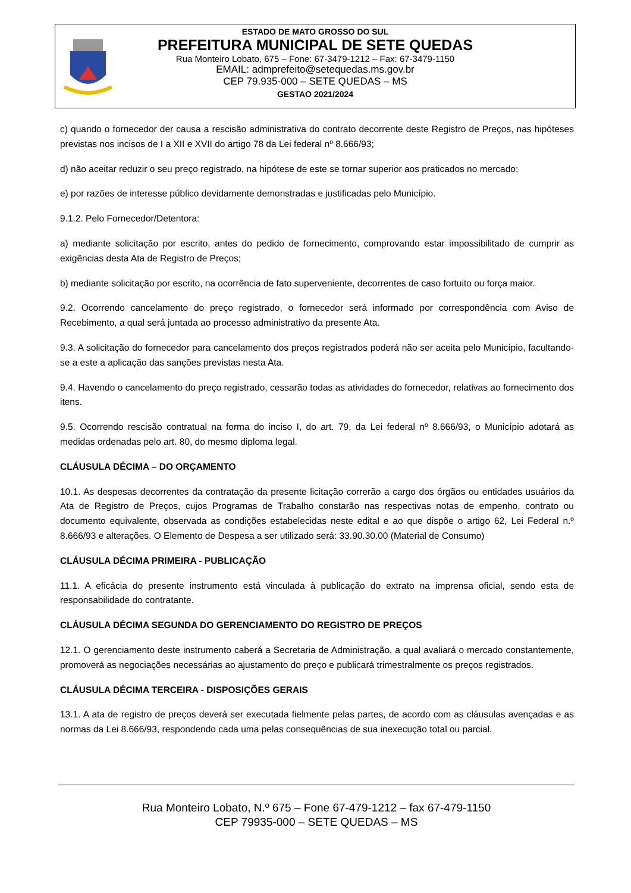ESTADO DE MATO GROSSO DO SUL
PREFEITURA MUNICIPAL DE SETE QUEDAS
Rua Monteiro Lobato, 675 – Fone: 67-3479-1212 – Fax: 67-3479-1150
EMAIL: admprefeito@setequedas.ms.gov.br
CEP 79.935-000 – SETE QUEDAS – MS
GESTAO 2021/2024
c) quando o fornecedor der causa a rescisão administrativa do contrato decorrente deste Registro de Preços, nas hipóteses previstas nos incisos de I a XII e XVII do artigo 78 da Lei federal nº 8.666/93;
d) não aceitar reduzir o seu preço registrado, na hipótese de este se tornar superior aos praticados no mercado;
e) por razões de interesse público devidamente demonstradas e justificadas pelo Município.
9.1.2. Pelo Fornecedor/Detentora:
a) mediante solicitação por escrito, antes do pedido de fornecimento, comprovando estar impossibilitado de cumprir as exigências desta Ata de Registro de Preços;
b) mediante solicitação por escrito, na ocorrência de fato superveniente, decorrentes de caso fortuito ou força maior.
9.2. Ocorrendo cancelamento do preço registrado, o fornecedor será informado por correspondência com Aviso de Recebimento, a qual será juntada ao processo administrativo da presente Ata.
9.3. A solicitação do fornecedor para cancelamento dos preços registrados poderá não ser aceita pelo Município, facultando-se a este a aplicação das sanções previstas nesta Ata.
9.4. Havendo o cancelamento do preço registrado, cessarão todas as atividades do fornecedor, relativas ao fornecimento dos itens.
9.5. Ocorrendo rescisão contratual na forma do inciso I, do art. 79, da Lei federal nº 8.666/93, o Município adotará as medidas ordenadas pelo art. 80, do mesmo diploma legal.
CLÁUSULA DÉCIMA – DO ORÇAMENTO
10.1. As despesas decorrentes da contratação da presente licitação correrão a cargo dos órgãos ou entidades usuários da Ata de Registro de Preços, cujos Programas de Trabalho constarão nas respectivas notas de empenho, contrato ou documento equivalente, observada as condições estabelecidas neste edital e ao que dispõe o artigo 62, Lei Federal n.º 8.666/93 e alterações. O Elemento de Despesa a ser utilizado será: 33.90.30.00 (Material de Consumo)
CLÁUSULA DÉCIMA PRIMEIRA - PUBLICAÇÃO
11.1. A eficácia do presente instrumento está vinculada à publicação do extrato na imprensa oficial, sendo esta de responsabilidade do contratante.
CLÁUSULA DÉCIMA SEGUNDA DO GERENCIAMENTO DO REGISTRO DE PREÇOS
12.1. O gerenciamento deste instrumento caberá a Secretaria de Administração, a qual avaliará o mercado constantemente, promoverá as negociações necessárias ao ajustamento do preço e publicará trimestralmente os preços registrados.
CLÁUSULA DÉCIMA TERCEIRA - DISPOSIÇÕES GERAIS
13.1. A ata de registro de preços deverá ser executada fielmente pelas partes, de acordo com as cláusulas avençadas e as normas da Lei 8.666/93, respondendo cada uma pelas consequências de sua inexecução total ou parcial.
Rua Monteiro Lobato, N.º 675 – Fone 67-479-1212 – fax 67-479-1150
CEP 79935-000 – SETE QUEDAS – MS